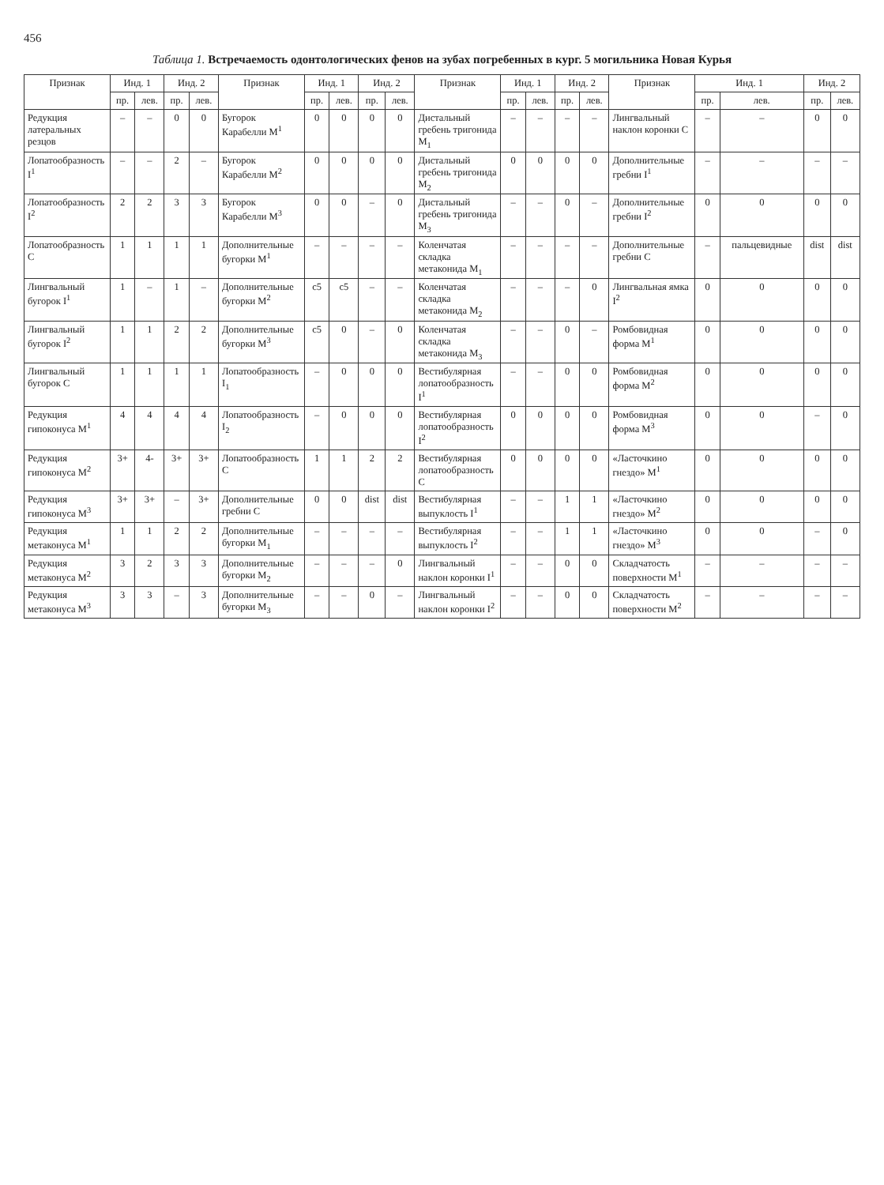456
Таблица 1. Встречаемость одонтологических фенов на зубах погребенных в кург. 5 могильника Новая Курья
| Признак | Инд. 1 | | Инд. 2 | | Признак | Инд. 1 | | Инд. 2 | | Признак | Инд. 1 | | Инд. 2 | | Признак | Инд. 1 | | Инд. 2 | |
| --- | --- | --- | --- | --- | --- | --- | --- | --- | --- | --- | --- | --- | --- | --- | --- | --- | --- | --- | --- |
| | пр. | лев. | пр. | лев. | | пр. | лев. | пр. | лев. | | пр. | лев. | пр. | лев. | | пр. | лев. | пр. | лев. |
| Редукция латеральных резцов | – | – | 0 | 0 | Бугорок Карабелли M<sup>1</sup> | 0 | 0 | 0 | 0 | Дистальный гребень тригонида M<sub>1</sub> | – | – | – | – | Лингвальный наклон коронки C | – | – | 0 | 0 |
| Лопатообразность I<sup>1</sup> | – | – | 2 | – | Бугорок Карабелли M<sup>2</sup> | 0 | 0 | 0 | 0 | Дистальный гребень тригонида M<sub>2</sub> | 0 | 0 | 0 | 0 | Дополнительные гребни I<sup>1</sup> | – | – | – | – |
| Лопатообразность I<sup>2</sup> | 2 | 2 | 3 | 3 | Бугорок Карабелли M<sup>3</sup> | 0 | 0 | – | 0 | Дистальный гребень тригонида M<sub>3</sub> | – | – | 0 | – | Дополнительные гребни I<sup>2</sup> | 0 | 0 | 0 | 0 |
| Лопатообразность C | 1 | 1 | 1 | 1 | Дополнительные бугорки M<sup>1</sup> | – | – | – | – | Коленчатая складка метаконида M<sub>1</sub> | – | – | – | – | Дополнительные гребни C | – | пальцевидные | dist | dist |
| Лингвальный бугорок I<sup>1</sup> | 1 | – | 1 | – | Дополнительные бугорки M<sup>2</sup> | c5 | c5 | – | – | Коленчатая складка метаконида M<sub>2</sub> | – | – | – | 0 | Лингвальная ямка I<sup>2</sup> | 0 | 0 | 0 | 0 |
| Лингвальный бугорок I<sup>2</sup> | 1 | 1 | 2 | 2 | Дополнительные бугорки M<sup>3</sup> | c5 | 0 | – | 0 | Коленчатая складка метаконида M<sub>3</sub> | – | – | 0 | – | Ромбовидная форма M<sup>1</sup> | 0 | 0 | 0 | 0 |
| Лингвальный бугорок C | 1 | 1 | 1 | 1 | Лопатообразность I<sub>1</sub> | – | 0 | 0 | 0 | Вестибулярная лопатообразность I<sup>1</sup> | – | – | 0 | 0 | Ромбовидная форма M<sup>2</sup> | 0 | 0 | 0 | 0 |
| Редукция гипоконуса M<sup>1</sup> | 4 | 4 | 4 | 4 | Лопатообразность I<sub>2</sub> | – | 0 | 0 | 0 | Вестибулярная лопатообразность I<sup>2</sup> | 0 | 0 | 0 | 0 | Ромбовидная форма M<sup>3</sup> | 0 | 0 | – | 0 |
| Редукция гипоконуса M<sup>2</sup> | 3+ | 4- | 3+ | 3+ | Лопатообразность C | 1 | 1 | 2 | 2 | Вестибулярная лопатообразность C | 0 | 0 | 0 | 0 | «Ласточкино гнездо» M<sup>1</sup> | 0 | 0 | 0 | 0 |
| Редукция гипоконуса M<sup>3</sup> | 3+ | 3+ | – | 3+ | Дополнительные гребни C | 0 | 0 | dist | dist | Вестибулярная выпуклость I<sup>1</sup> | – | – | 1 | 1 | «Ласточкино гнездо» M<sup>2</sup> | 0 | 0 | 0 | 0 |
| Редукция метаконуса M<sup>1</sup> | 1 | 1 | 2 | 2 | Дополнительные бугорки M<sub>1</sub> | – | – | – | – | Вестибулярная выпуклость I<sup>2</sup> | – | – | 1 | 1 | «Ласточкино гнездо» M<sup>3</sup> | 0 | 0 | – | 0 |
| Редукция метаконуса M<sup>2</sup> | 3 | 2 | 3 | 3 | Дополнительные бугорки M<sub>2</sub> | – | – | – | 0 | Лингвальный наклон коронки I<sup>1</sup> | – | – | 0 | 0 | Складчатость поверхности M<sup>1</sup> | – | – | – | – |
| Редукция метаконуса M<sup>3</sup> | 3 | 3 | – | 3 | Дополнительные бугорки M<sub>3</sub> | – | – | 0 | – | Лингвальный наклон коронки I<sup>2</sup> | – | – | 0 | 0 | Складчатость поверхности M<sup>2</sup> | – | – | – | – |